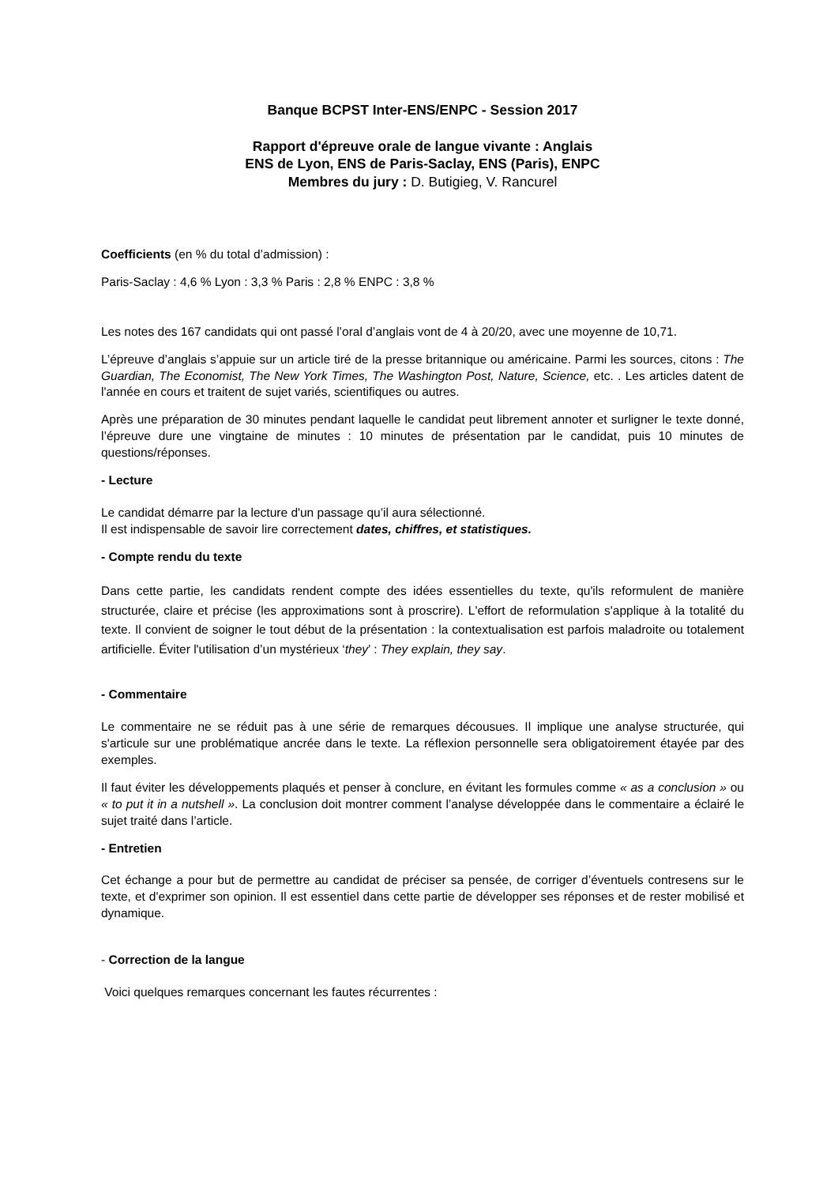Banque BCPST Inter-ENS/ENPC - Session 2017
Rapport d'épreuve orale de langue vivante : Anglais
ENS de Lyon, ENS de Paris-Saclay, ENS (Paris), ENPC
Membres du jury : D. Butigieg, V. Rancurel
Coefficients (en % du total d’admission) :
Paris-Saclay : 4,6 % Lyon : 3,3 % Paris : 2,8 % ENPC : 3,8 %
Les notes des 167 candidats qui ont passé l’oral d’anglais vont de 4 à 20/20, avec une moyenne de 10,71.
L’épreuve d’anglais s’appuie sur un article tiré de la presse britannique ou américaine. Parmi les sources, citons : The Guardian, The Economist, The New York Times, The Washington Post, Nature, Science, etc. . Les articles datent de l'année en cours et traitent de sujet variés, scientifiques ou autres.
Après une préparation de 30 minutes pendant laquelle le candidat peut librement annoter et surligner le texte donné, l’épreuve dure une vingtaine de minutes : 10 minutes de présentation par le candidat, puis 10 minutes de questions/réponses.
- Lecture
Le candidat démarre par la lecture d'un passage qu’il aura sélectionné.
Il est indispensable de savoir lire correctement dates, chiffres, et statistiques.
- Compte rendu du texte
Dans cette partie, les candidats rendent compte des idées essentielles du texte, qu'ils reformulent de manière structurée, claire et précise (les approximations sont à proscrire). L'effort de reformulation s'applique à la totalité du texte. Il convient de soigner le tout début de la présentation : la contextualisation est parfois maladroite ou totalement artificielle. Éviter l'utilisation d’un mystérieux ‘they’ : They explain, they say.
- Commentaire
Le commentaire ne se réduit pas à une série de remarques décousues. Il implique une analyse structurée, qui s'articule sur une problématique ancrée dans le texte. La réflexion personnelle sera obligatoirement étayée par des exemples.
Il faut éviter les développements plaqués et penser à conclure, en évitant les formules comme « as a conclusion » ou « to put it in a nutshell ». La conclusion doit montrer comment l’analyse développée dans le commentaire a éclairé le sujet traité dans l’article.
- Entretien
Cet échange a pour but de permettre au candidat de préciser sa pensée, de corriger d’éventuels contresens sur le texte, et d'exprimer son opinion. Il est essentiel dans cette partie de développer ses réponses et de rester mobilisé et dynamique.
- Correction de la langue
Voici quelques remarques concernant les fautes récurrentes :